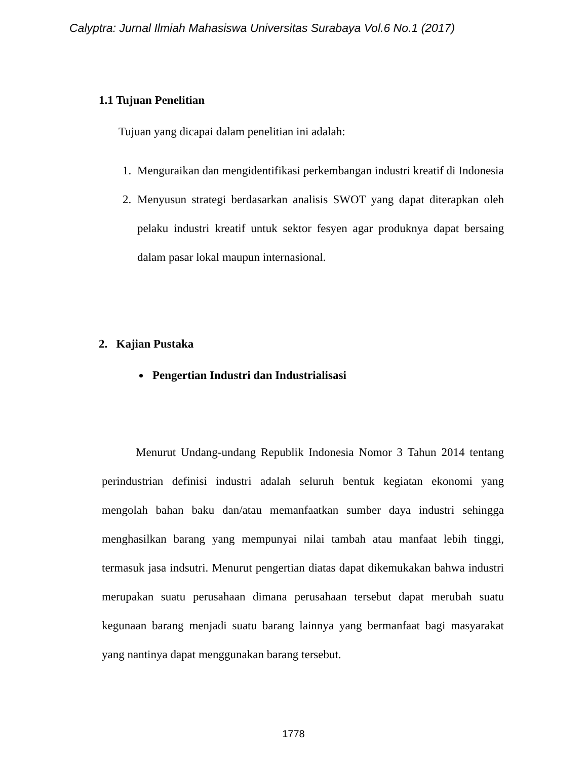Calyptra: Jurnal Ilmiah Mahasiswa Universitas Surabaya Vol.6 No.1 (2017)
1.1 Tujuan Penelitian
Tujuan yang dicapai dalam penelitian ini adalah:
1. Menguraikan dan mengidentifikasi perkembangan industri kreatif di Indonesia
2. Menyusun strategi berdasarkan analisis SWOT yang dapat diterapkan oleh pelaku industri kreatif untuk sektor fesyen agar produknya dapat bersaing dalam pasar lokal maupun internasional.
2. Kajian Pustaka
Pengertian Industri dan Industrialisasi
Menurut Undang-undang Republik Indonesia Nomor 3 Tahun 2014 tentang perindustrian definisi industri adalah seluruh bentuk kegiatan ekonomi yang mengolah bahan baku dan/atau memanfaatkan sumber daya industri sehingga menghasilkan barang yang mempunyai nilai tambah atau manfaat lebih tinggi, termasuk jasa indsutri. Menurut pengertian diatas dapat dikemukakan bahwa industri merupakan suatu perusahaan dimana perusahaan tersebut dapat merubah suatu kegunaan barang menjadi suatu barang lainnya yang bermanfaat bagi masyarakat yang nantinya dapat menggunakan barang tersebut.
1778